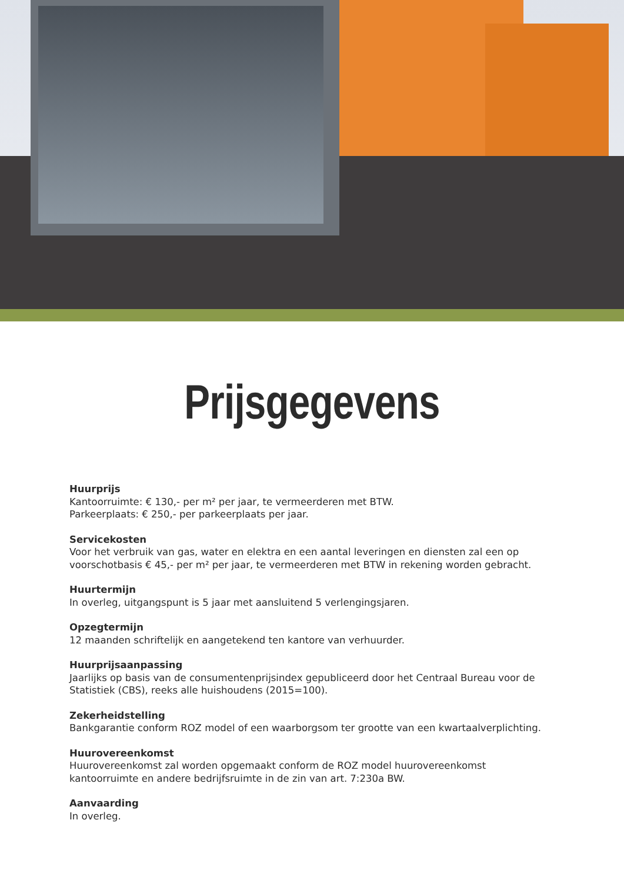Prijsgegevens
Huurprijs
Kantoorruimte: € 130,- per m² per jaar, te vermeerderen met BTW.
Parkeerplaats: € 250,- per parkeerplaats per jaar.
Servicekosten
Voor het verbruik van gas, water en elektra en een aantal leveringen en diensten zal een op voorschotbasis € 45,- per m² per jaar, te vermeerderen met BTW in rekening worden gebracht.
Huurtermijn
In overleg, uitgangspunt is 5 jaar met aansluitend 5 verlengingsjaren.
Opzegtermijn
12 maanden schriftelijk en aangetekend ten kantore van verhuurder.
Huurprijsaanpassing
Jaarlijks op basis van de consumentenprijsindex gepubliceerd door het Centraal Bureau voor de Statistiek (CBS), reeks alle huishoudens (2015=100).
Zekerheidstelling
Bankgarantie conform ROZ model of een waarborgsom ter grootte van een kwartaalverplichting.
Huurovereenkomst
Huurovereenkomst zal worden opgemaakt conform de ROZ model huurovereenkomst kantoorruimte en andere bedrijfsruimte in de zin van art. 7:230a BW.
Aanvaarding
In overleg.